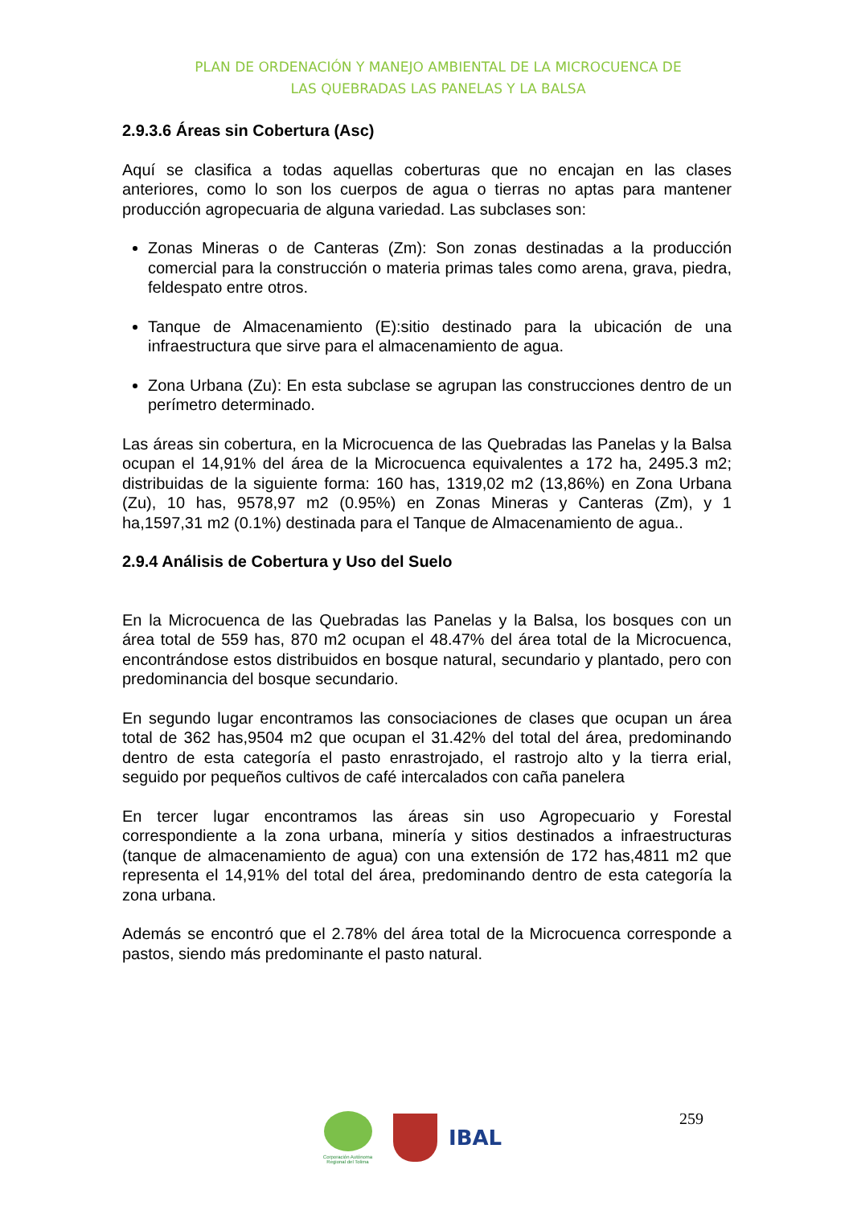PLAN DE ORDENACIÓN Y MANEJO AMBIENTAL DE LA MICROCUENCA DE
LAS QUEBRADAS LAS PANELAS Y LA BALSA
2.9.3.6 Áreas sin Cobertura (Asc)
Aquí se clasifica a todas aquellas coberturas que no encajan en las clases anteriores, como lo son los cuerpos de agua o tierras no aptas para mantener producción agropecuaria de alguna variedad. Las subclases son:
Zonas Mineras o de Canteras (Zm): Son zonas destinadas a la producción comercial para la construcción o materia primas tales como arena, grava, piedra, feldespato entre otros.
Tanque de Almacenamiento (E):sitio destinado para la ubicación de una infraestructura que sirve para el almacenamiento de agua.
Zona Urbana (Zu): En esta subclase se agrupan las construcciones dentro de un perímetro determinado.
Las áreas sin cobertura, en la Microcuenca de las Quebradas las Panelas y la Balsa ocupan el 14,91% del área de la Microcuenca equivalentes a 172 ha, 2495.3 m2; distribuidas de la siguiente forma: 160 has, 1319,02 m2 (13,86%) en Zona Urbana (Zu), 10 has, 9578,97 m2 (0.95%) en Zonas Mineras y Canteras (Zm), y 1 ha,1597,31 m2 (0.1%) destinada para el Tanque de Almacenamiento de agua..
2.9.4 Análisis de Cobertura y Uso del Suelo
En la Microcuenca de las Quebradas las Panelas y la Balsa, los bosques con un área total de 559 has, 870 m2 ocupan el 48.47% del área total de la Microcuenca, encontrándose estos distribuidos en bosque natural, secundario y plantado, pero con predominancia del bosque secundario.
En segundo lugar encontramos las consociaciones de clases que ocupan un área total de 362 has,9504 m2 que ocupan el 31.42% del total del área, predominando dentro de esta categoría el pasto enrastrojado, el rastrojo alto y la tierra erial, seguido por pequeños cultivos de café intercalados con caña panelera
En tercer lugar encontramos las áreas sin uso Agropecuario y Forestal correspondiente a la zona urbana, minería y sitios destinados a infraestructuras (tanque de almacenamiento de agua) con una extensión de 172 has,4811 m2 que representa el 14,91% del total del área, predominando dentro de esta categoría la zona urbana.
Además se encontró que el 2.78% del área total de la Microcuenca corresponde a pastos, siendo más predominante el pasto natural.
Corporación Autónoma Regional del Tolima
IBAL
259